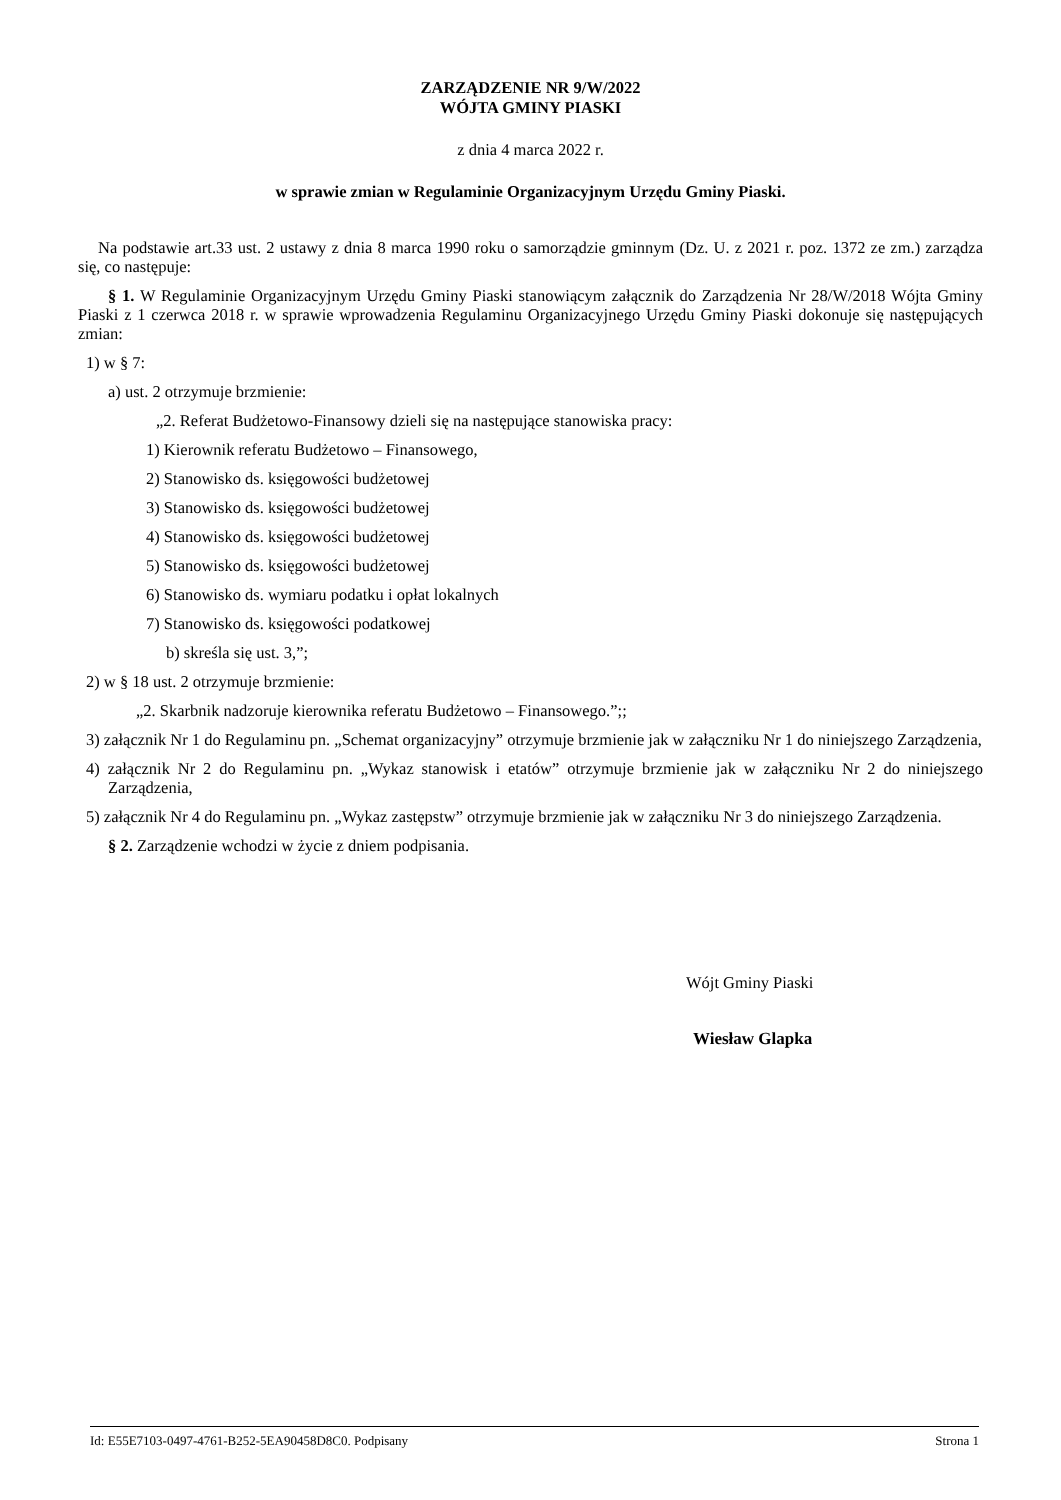ZARZĄDZENIE NR 9/W/2022
WÓJTA GMINY PIASKI
z dnia 4 marca 2022 r.
w sprawie zmian w Regulaminie Organizacyjnym Urzędu Gminy Piaski.
Na podstawie art.33 ust. 2 ustawy z dnia 8 marca 1990 roku o samorządzie gminnym (Dz. U. z 2021 r. poz. 1372 ze zm.) zarządza się, co następuje:
§ 1. W Regulaminie Organizacyjnym Urzędu Gminy Piaski stanowiącym załącznik do Zarządzenia Nr 28/W/2018 Wójta Gminy Piaski z 1 czerwca 2018 r. w sprawie wprowadzenia Regulaminu Organizacyjnego Urzędu Gminy Piaski dokonuje się następujących zmian:
1) w § 7:
a) ust. 2 otrzymuje brzmienie:
„2. Referat Budżetowo-Finansowy dzieli się na następujące stanowiska pracy:
1) Kierownik referatu Budżetowo – Finansowego,
2) Stanowisko ds. księgowości budżetowej
3) Stanowisko ds. księgowości budżetowej
4) Stanowisko ds. księgowości budżetowej
5) Stanowisko ds. księgowości budżetowej
6) Stanowisko ds. wymiaru podatku i opłat lokalnych
7) Stanowisko ds. księgowości podatkowej
b) skreśla się ust. 3,”;
2) w § 18 ust. 2 otrzymuje brzmienie:
„2. Skarbnik nadzoruje kierownika referatu Budżetowo – Finansowego.”;;
3) załącznik Nr 1 do Regulaminu pn. „Schemat organizacyjny” otrzymuje brzmienie jak w załączniku Nr 1 do niniejszego Zarządzenia,
4) załącznik Nr 2 do Regulaminu pn. „Wykaz stanowisk i etatów” otrzymuje brzmienie jak w załączniku Nr 2 do niniejszego Zarządzenia,
5) załącznik Nr 4 do Regulaminu pn. „Wykaz zastępstw” otrzymuje brzmienie jak w załączniku Nr 3 do niniejszego Zarządzenia.
§ 2. Zarządzenie wchodzi w życie z dniem podpisania.
Wójt Gminy Piaski
Wiesław Glapka
Id: E55E7103-0497-4761-B252-5EA90458D8C0. Podpisany Strona 1